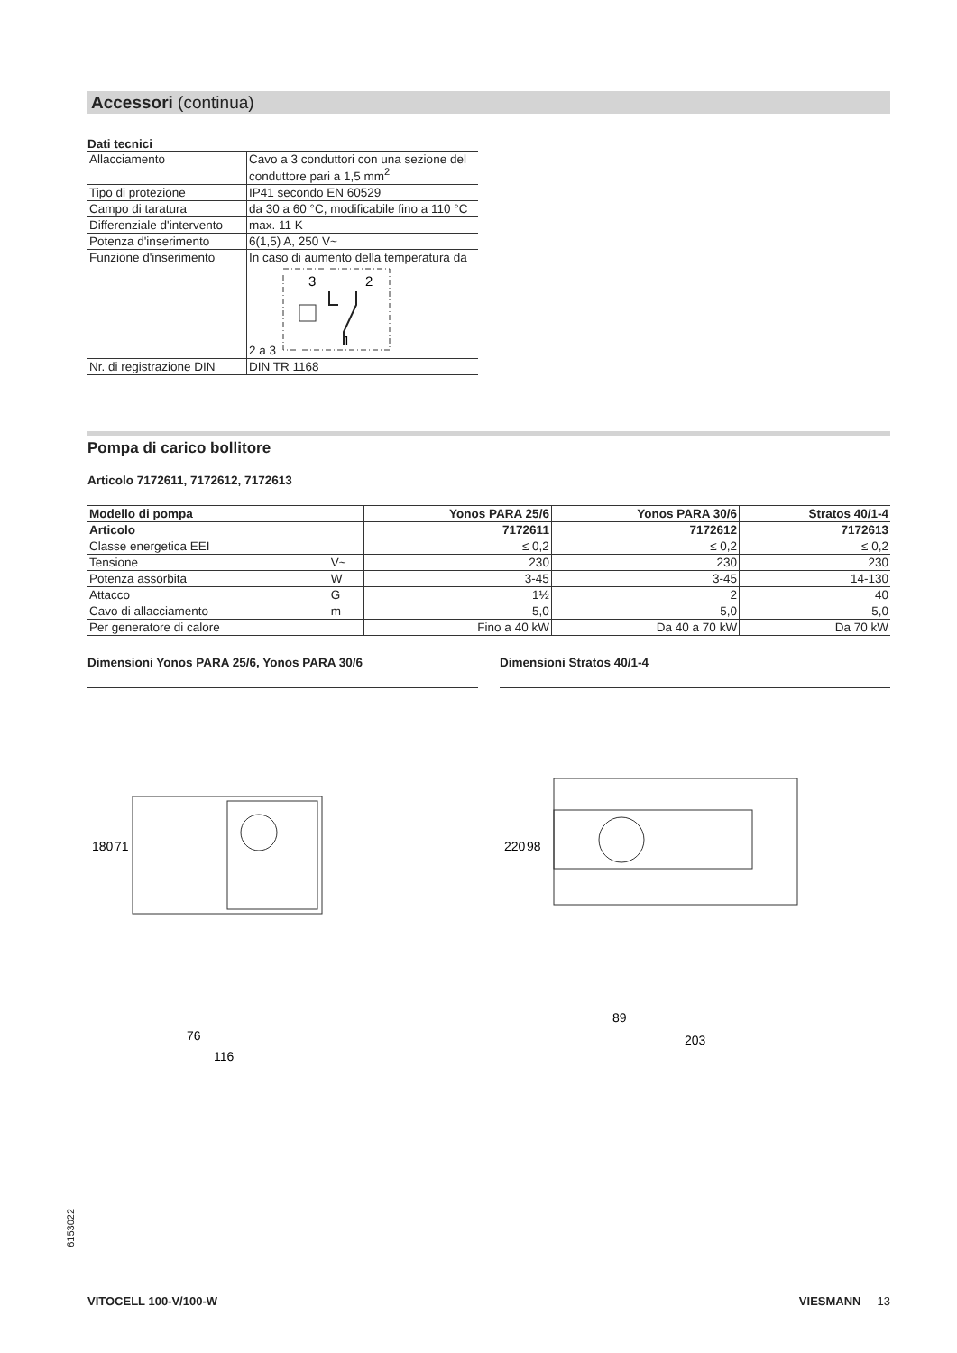Accessori (continua)
Dati tecnici
| Allacciamento | Cavo a 3 conduttori con una sezione del conduttore pari a 1,5 mm<sup>2</sup> |
| Tipo di protezione | IP41 secondo EN 60529 |
| Campo di taratura | da 30 a 60 °C, modificabile fino a 110 °C |
| Differenziale d'intervento | max. 11 K |
| Potenza d'inserimento | 6(1,5) A, 250 V~ |
| Funzione d'inserimento | In caso di aumento della temperatura da 2 a 3 3 2 1 |
| Nr. di registrazione DIN | DIN TR 1168 |
Pompa di carico bollitore
Articolo 7172611, 7172612, 7172613
| Modello di pompa | | Yonos PARA 25/6 | Yonos PARA 30/6 | Stratos 40/1-4 |
| --- | --- | --- | --- | --- |
| Articolo | | 7172611 | 7172612 | 7172613 |
| Classe energetica EEI | | ≤ 0,2 | ≤ 0,2 | ≤ 0,2 |
| Tensione | V~ | 230 | 230 | 230 |
| Potenza assorbita | W | 3-45 | 3-45 | 14-130 |
| Attacco | G | 1½ | 2 | 40 |
| Cavo di allacciamento | m | 5,0 | 5,0 | 5,0 |
| Per generatore di calore | | Fino a 40 kW | Da 40 a 70 kW | Da 70 kW |
Dimensioni Yonos PARA 25/6, Yonos PARA 30/6
76
116
180
71
Dimensioni Stratos 40/1-4
89
203
220
98
6153022
VITOCELL 100-V/100-W VIESMANN 13